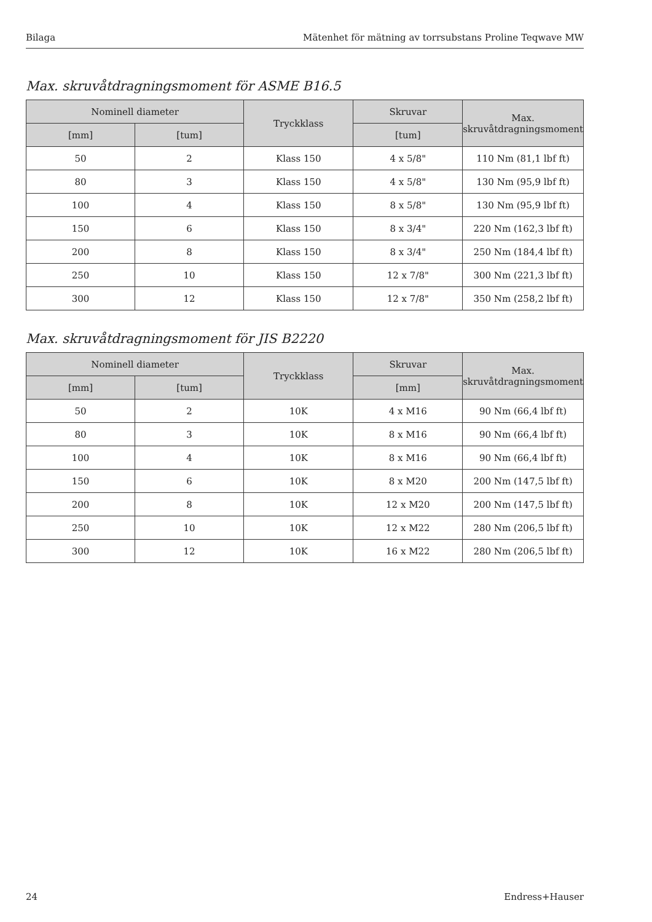Bilaga Mätenhet för mätning av torrsubstans Proline Teqwave MW
Max. skruvåtdragningsmoment för ASME B16.5
| Nominell diameter | | Tryckklass | Skruvar | Max. skruvåtdragningsmoment |
| --- | --- | --- | --- | --- |
| [mm] | [tum] | | [tum] | |
| 50 | 2 | Klass 150 | 4 x 5/8" | 110 Nm (81,1 lbf ft) |
| 80 | 3 | Klass 150 | 4 x 5/8" | 130 Nm (95,9 lbf ft) |
| 100 | 4 | Klass 150 | 8 x 5/8" | 130 Nm (95,9 lbf ft) |
| 150 | 6 | Klass 150 | 8 x 3/4" | 220 Nm (162,3 lbf ft) |
| 200 | 8 | Klass 150 | 8 x 3/4" | 250 Nm (184,4 lbf ft) |
| 250 | 10 | Klass 150 | 12 x 7/8" | 300 Nm (221,3 lbf ft) |
| 300 | 12 | Klass 150 | 12 x 7/8" | 350 Nm (258,2 lbf ft) |
Max. skruvåtdragningsmoment för JIS B2220
| Nominell diameter | | Tryckklass | Skruvar | Max. skruvåtdragningsmoment |
| --- | --- | --- | --- | --- |
| [mm] | [tum] | | [mm] | |
| 50 | 2 | 10K | 4 x M16 | 90 Nm (66,4 lbf ft) |
| 80 | 3 | 10K | 8 x M16 | 90 Nm (66,4 lbf ft) |
| 100 | 4 | 10K | 8 x M16 | 90 Nm (66,4 lbf ft) |
| 150 | 6 | 10K | 8 x M20 | 200 Nm (147,5 lbf ft) |
| 200 | 8 | 10K | 12 x M20 | 200 Nm (147,5 lbf ft) |
| 250 | 10 | 10K | 12 x M22 | 280 Nm (206,5 lbf ft) |
| 300 | 12 | 10K | 16 x M22 | 280 Nm (206,5 lbf ft) |
24 Endress+Hauser